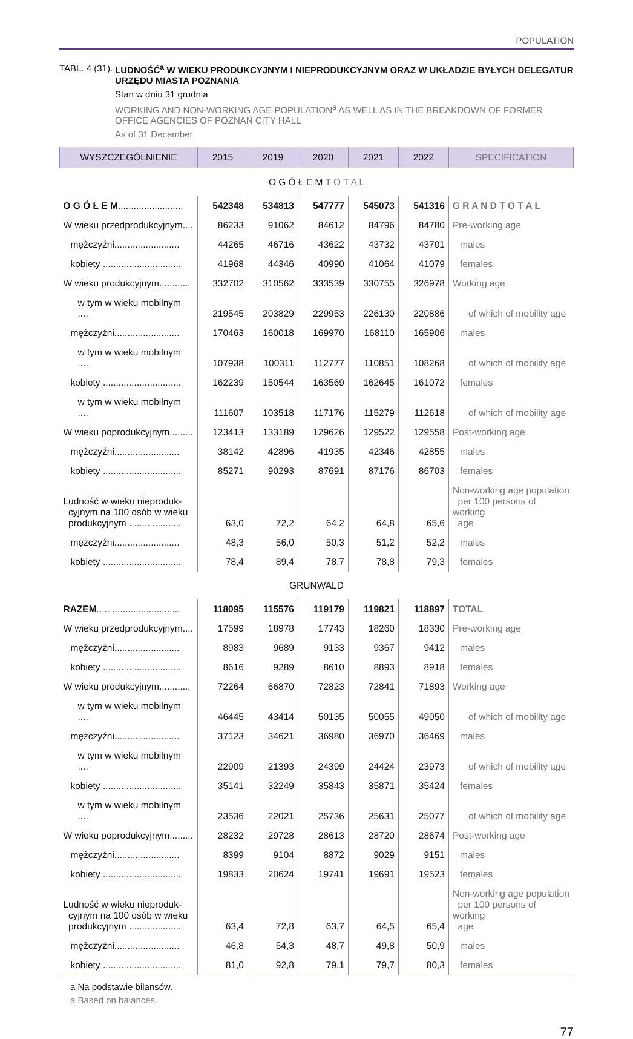POPULATION
TABL. 4 (31). LUDNOŚĆ<sup>a</sup> W WIEKU PRODUKCYJNYM I NIEPRODUKCYJNYM ORAZ W UKŁADZIE BYŁYCH DELEGATUR URZĘDU MIASTA POZNANIA
Stan w dniu 31 grudnia
WORKING AND NON-WORKING AGE POPULATION<sup>a</sup> AS WELL AS IN THE BREAKDOWN OF FORMER OFFICE AGENCIES OF POZNAŃ CITY HALL
As of 31 December
| WYSZCZEGÓLNIENIE | 2015 | 2019 | 2020 | 2021 | 2022 | SPECIFICATION |
| --- | --- | --- | --- | --- | --- | --- |
| O G Ó Ł E M T O T A L | | | | | | |
| O G Ó Ł E M ......................... | 542348 | 534813 | 547777 | 545073 | 541316 | G R A N D T O T A L |
| W wieku przedprodukcyjnym.... | 86233 | 91062 | 84612 | 84796 | 84780 | Pre-working age |
| mężczyźni......................... | 44265 | 46716 | 43622 | 43732 | 43701 | males |
| kobiety .............................. | 41968 | 44346 | 40990 | 41064 | 41079 | females |
| W wieku produkcyjnym............ | 332702 | 310562 | 333539 | 330755 | 326978 | Working age |
| w tym w wieku mobilnym .... | 219545 | 203829 | 229953 | 226130 | 220886 | of which of mobility age |
| mężczyźni......................... | 170463 | 160018 | 169970 | 168110 | 165906 | males |
| w tym w wieku mobilnym .... | 107938 | 100311 | 112777 | 110851 | 108268 | of which of mobility age |
| kobiety .............................. | 162239 | 150544 | 163569 | 162645 | 161072 | females |
| w tym w wieku mobilnym .... | 111607 | 103518 | 117176 | 115279 | 112618 | of which of mobility age |
| W wieku poprodukcyjnym......... | 123413 | 133189 | 129626 | 129522 | 129558 | Post-working age |
| mężczyźni......................... | 38142 | 42896 | 41935 | 42346 | 42855 | males |
| kobiety .............................. | 85271 | 90293 | 87691 | 87176 | 86703 | females |
| Ludność w wieku nieproduk- cyjnym na 100 osób w wieku produkcyjnym .................... | 63,0 | 72,2 | 64,2 | 64,8 | 65,6 | Non-working age population per 100 persons of working age |
| mężczyźni......................... | 48,3 | 56,0 | 50,3 | 51,2 | 52,2 | males |
| kobiety .............................. | 78,4 | 89,4 | 78,7 | 78,8 | 79,3 | females |
| GRUNWALD | | | | | | |
| RAZEM ................................ | 118095 | 115576 | 119179 | 119821 | 118897 | TOTAL |
| W wieku przedprodukcyjnym.... | 17599 | 18978 | 17743 | 18260 | 18330 | Pre-working age |
| mężczyźni......................... | 8983 | 9689 | 9133 | 9367 | 9412 | males |
| kobiety .............................. | 8616 | 9289 | 8610 | 8893 | 8918 | females |
| W wieku produkcyjnym............ | 72264 | 66870 | 72823 | 72841 | 71893 | Working age |
| w tym w wieku mobilnym .... | 46445 | 43414 | 50135 | 50055 | 49050 | of which of mobility age |
| mężczyźni......................... | 37123 | 34621 | 36980 | 36970 | 36469 | males |
| w tym w wieku mobilnym .... | 22909 | 21393 | 24399 | 24424 | 23973 | of which of mobility age |
| kobiety .............................. | 35141 | 32249 | 35843 | 35871 | 35424 | females |
| w tym w wieku mobilnym .... | 23536 | 22021 | 25736 | 25631 | 25077 | of which of mobility age |
| W wieku poprodukcyjnym......... | 28232 | 29728 | 28613 | 28720 | 28674 | Post-working age |
| mężczyźni......................... | 8399 | 9104 | 8872 | 9029 | 9151 | males |
| kobiety .............................. | 19833 | 20624 | 19741 | 19691 | 19523 | females |
| Ludność w wieku nieproduk- cyjnym na 100 osób w wieku produkcyjnym .................... | 63,4 | 72,8 | 63,7 | 64,5 | 65,4 | Non-working age population per 100 persons of working age |
| mężczyźni......................... | 46,8 | 54,3 | 48,7 | 49,8 | 50,9 | males |
| kobiety .............................. | 81,0 | 92,8 | 79,1 | 79,7 | 80,3 | females |
a Na podstawie bilansów.
a Based on balances.
77